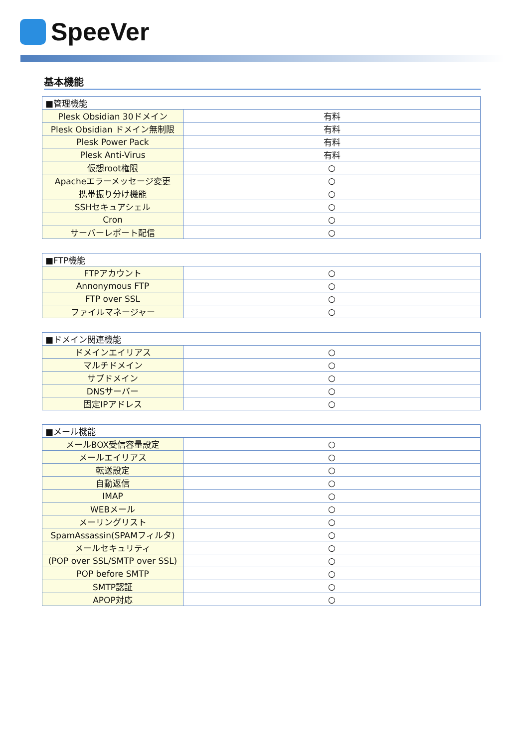SpeeVer
基本機能
| ■管理機能 | |
| Plesk Obsidian 30ドメイン | 有料 |
| Plesk Obsidian ドメイン無制限 | 有料 |
| Plesk Power Pack | 有料 |
| Plesk Anti-Virus | 有料 |
| 仮想root権限 | ○ |
| Apacheエラーメッセージ変更 | ○ |
| 携帯振り分け機能 | ○ |
| SSHセキュアシェル | ○ |
| Cron | ○ |
| サーバーレポート配信 | ○ |
| ■FTP機能 | |
| FTPアカウント | ○ |
| Annonymous FTP | ○ |
| FTP over SSL | ○ |
| ファイルマネージャー | ○ |
| ■ドメイン関連機能 | |
| ドメインエイリアス | ○ |
| マルチドメイン | ○ |
| サブドメイン | ○ |
| DNSサーバー | ○ |
| 固定IPアドレス | ○ |
| ■メール機能 | |
| メールBOX受信容量設定 | ○ |
| メールエイリアス | ○ |
| 転送設定 | ○ |
| 自動返信 | ○ |
| IMAP | ○ |
| WEBメール | ○ |
| メーリングリスト | ○ |
| SpamAssassin(SPAMフィルタ) | ○ |
| メールセキュリティ | ○ |
| (POP over SSL/SMTP over SSL) | ○ |
| POP before SMTP | ○ |
| SMTP認証 | ○ |
| APOP対応 | ○ |